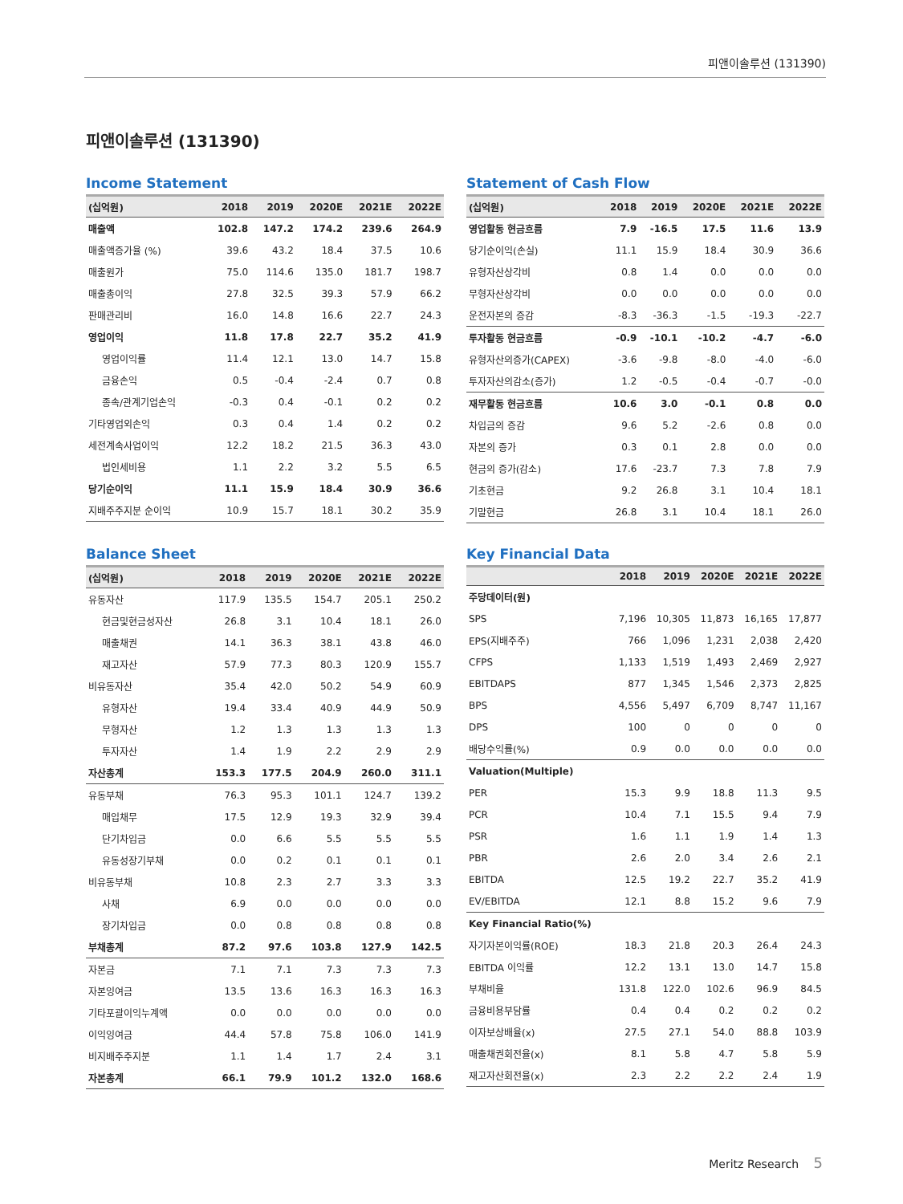피앤이솔루션 (131390)
피앤이솔루션 (131390)
Income Statement
| (십억원) | 2018 | 2019 | 2020E | 2021E | 2022E |
| --- | --- | --- | --- | --- | --- |
| 매출액 | 102.8 | 147.2 | 174.2 | 239.6 | 264.9 |
| 매출액증가율 (%) | 39.6 | 43.2 | 18.4 | 37.5 | 10.6 |
| 매출원가 | 75.0 | 114.6 | 135.0 | 181.7 | 198.7 |
| 매출총이익 | 27.8 | 32.5 | 39.3 | 57.9 | 66.2 |
| 판매관리비 | 16.0 | 14.8 | 16.6 | 22.7 | 24.3 |
| 영업이익 | 11.8 | 17.8 | 22.7 | 35.2 | 41.9 |
| 영업이익률 | 11.4 | 12.1 | 13.0 | 14.7 | 15.8 |
| 금융손익 | 0.5 | -0.4 | -2.4 | 0.7 | 0.8 |
| 종속/관계기업손익 | -0.3 | 0.4 | -0.1 | 0.2 | 0.2 |
| 기타영업외손익 | 0.3 | 0.4 | 1.4 | 0.2 | 0.2 |
| 세전계속사업이익 | 12.2 | 18.2 | 21.5 | 36.3 | 43.0 |
| 법인세비용 | 1.1 | 2.2 | 3.2 | 5.5 | 6.5 |
| 당기순이익 | 11.1 | 15.9 | 18.4 | 30.9 | 36.6 |
| 지배주주지분 순이익 | 10.9 | 15.7 | 18.1 | 30.2 | 35.9 |
Statement of Cash Flow
| (십억원) | 2018 | 2019 | 2020E | 2021E | 2022E |
| --- | --- | --- | --- | --- | --- |
| 영업활동 현금흐름 | 7.9 | -16.5 | 17.5 | 11.6 | 13.9 |
| 당기순이익(손실) | 11.1 | 15.9 | 18.4 | 30.9 | 36.6 |
| 유형자산상각비 | 0.8 | 1.4 | 0.0 | 0.0 | 0.0 |
| 무형자산상각비 | 0.0 | 0.0 | 0.0 | 0.0 | 0.0 |
| 운전자본의 증감 | -8.3 | -36.3 | -1.5 | -19.3 | -22.7 |
| 투자활동 현금흐름 | -0.9 | -10.1 | -10.2 | -4.7 | -6.0 |
| 유형자산의증가(CAPEX) | -3.6 | -9.8 | -8.0 | -4.0 | -6.0 |
| 투자자산의감소(증가) | 1.2 | -0.5 | -0.4 | -0.7 | -0.0 |
| 재무활동 현금흐름 | 10.6 | 3.0 | -0.1 | 0.8 | 0.0 |
| 차입금의 증감 | 9.6 | 5.2 | -2.6 | 0.8 | 0.0 |
| 자본의 증가 | 0.3 | 0.1 | 2.8 | 0.0 | 0.0 |
| 현금의 증가(감소) | 17.6 | -23.7 | 7.3 | 7.8 | 7.9 |
| 기초현금 | 9.2 | 26.8 | 3.1 | 10.4 | 18.1 |
| 기말현금 | 26.8 | 3.1 | 10.4 | 18.1 | 26.0 |
Balance Sheet
| (십억원) | 2018 | 2019 | 2020E | 2021E | 2022E |
| --- | --- | --- | --- | --- | --- |
| 유동자산 | 117.9 | 135.5 | 154.7 | 205.1 | 250.2 |
| 현금및현금성자산 | 26.8 | 3.1 | 10.4 | 18.1 | 26.0 |
| 매출채권 | 14.1 | 36.3 | 38.1 | 43.8 | 46.0 |
| 재고자산 | 57.9 | 77.3 | 80.3 | 120.9 | 155.7 |
| 비유동자산 | 35.4 | 42.0 | 50.2 | 54.9 | 60.9 |
| 유형자산 | 19.4 | 33.4 | 40.9 | 44.9 | 50.9 |
| 무형자산 | 1.2 | 1.3 | 1.3 | 1.3 | 1.3 |
| 투자자산 | 1.4 | 1.9 | 2.2 | 2.9 | 2.9 |
| 자산총계 | 153.3 | 177.5 | 204.9 | 260.0 | 311.1 |
| 유동부채 | 76.3 | 95.3 | 101.1 | 124.7 | 139.2 |
| 매입채무 | 17.5 | 12.9 | 19.3 | 32.9 | 39.4 |
| 단기차입금 | 0.0 | 6.6 | 5.5 | 5.5 | 5.5 |
| 유동성장기부채 | 0.0 | 0.2 | 0.1 | 0.1 | 0.1 |
| 비유동부채 | 10.8 | 2.3 | 2.7 | 3.3 | 3.3 |
| 사채 | 6.9 | 0.0 | 0.0 | 0.0 | 0.0 |
| 장기차입금 | 0.0 | 0.8 | 0.8 | 0.8 | 0.8 |
| 부채총계 | 87.2 | 97.6 | 103.8 | 127.9 | 142.5 |
| 자본금 | 7.1 | 7.1 | 7.3 | 7.3 | 7.3 |
| 자본잉여금 | 13.5 | 13.6 | 16.3 | 16.3 | 16.3 |
| 기타포괄이익누계액 | 0.0 | 0.0 | 0.0 | 0.0 | 0.0 |
| 이익잉여금 | 44.4 | 57.8 | 75.8 | 106.0 | 141.9 |
| 비지배주주지분 | 1.1 | 1.4 | 1.7 | 2.4 | 3.1 |
| 자본총계 | 66.1 | 79.9 | 101.2 | 132.0 | 168.6 |
Key Financial Data
| | 2018 | 2019 | 2020E | 2021E | 2022E |
| --- | --- | --- | --- | --- | --- |
| 주당데이터(원) | | | | | |
| SPS | 7,196 | 10,305 | 11,873 | 16,165 | 17,877 |
| EPS(지배주주) | 766 | 1,096 | 1,231 | 2,038 | 2,420 |
| CFPS | 1,133 | 1,519 | 1,493 | 2,469 | 2,927 |
| EBITDAPS | 877 | 1,345 | 1,546 | 2,373 | 2,825 |
| BPS | 4,556 | 5,497 | 6,709 | 8,747 | 11,167 |
| DPS | 100 | 0 | 0 | 0 | 0 |
| 배당수익률(%) | 0.9 | 0.0 | 0.0 | 0.0 | 0.0 |
| Valuation(Multiple) | | | | | |
| PER | 15.3 | 9.9 | 18.8 | 11.3 | 9.5 |
| PCR | 10.4 | 7.1 | 15.5 | 9.4 | 7.9 |
| PSR | 1.6 | 1.1 | 1.9 | 1.4 | 1.3 |
| PBR | 2.6 | 2.0 | 3.4 | 2.6 | 2.1 |
| EBITDA | 12.5 | 19.2 | 22.7 | 35.2 | 41.9 |
| EV/EBITDA | 12.1 | 8.8 | 15.2 | 9.6 | 7.9 |
| Key Financial Ratio(%) | | | | | |
| 자기자본이익률(ROE) | 18.3 | 21.8 | 20.3 | 26.4 | 24.3 |
| EBITDA 이익률 | 12.2 | 13.1 | 13.0 | 14.7 | 15.8 |
| 부채비율 | 131.8 | 122.0 | 102.6 | 96.9 | 84.5 |
| 금융비용부담률 | 0.4 | 0.4 | 0.2 | 0.2 | 0.2 |
| 이자보상배율(x) | 27.5 | 27.1 | 54.0 | 88.8 | 103.9 |
| 매출채권회전율(x) | 8.1 | 5.8 | 4.7 | 5.8 | 5.9 |
| 재고자산회전율(x) | 2.3 | 2.2 | 2.2 | 2.4 | 1.9 |
Meritz Research 5